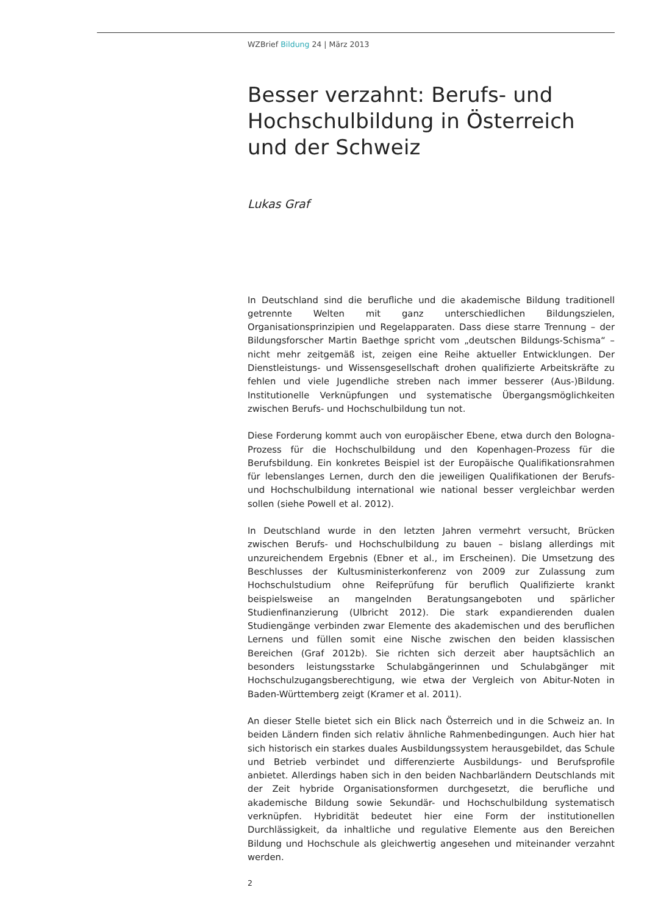WZBrief Bildung 24 | März 2013
Besser verzahnt: Berufs- und Hochschulbildung in Österreich und der Schweiz
Lukas Graf
In Deutschland sind die berufliche und die akademische Bildung traditionell getrennte Welten mit ganz unterschiedlichen Bildungszielen, Organisationsprinzipien und Regelapparaten. Dass diese starre Trennung – der Bildungsforscher Martin Baethge spricht vom „deutschen Bildungs-Schisma“ – nicht mehr zeitgemäß ist, zeigen eine Reihe aktueller Entwicklungen. Der Dienstleistungs- und Wissensgesellschaft drohen qualifizierte Arbeitskräfte zu fehlen und viele Jugendliche streben nach immer besserer (Aus-)Bildung. Institutionelle Verknüpfungen und systematische Übergangsmöglichkeiten zwischen Berufs- und Hochschulbildung tun not.
Diese Forderung kommt auch von europäischer Ebene, etwa durch den Bologna-Prozess für die Hochschulbildung und den Kopenhagen-Prozess für die Berufsbildung. Ein konkretes Beispiel ist der Europäische Qualifikationsrahmen für lebenslanges Lernen, durch den die jeweiligen Qualifikationen der Berufs- und Hochschulbildung international wie national besser vergleichbar werden sollen (siehe Powell et al. 2012).
In Deutschland wurde in den letzten Jahren vermehrt versucht, Brücken zwischen Berufs- und Hochschulbildung zu bauen – bislang allerdings mit unzureichendem Ergebnis (Ebner et al., im Erscheinen). Die Umsetzung des Beschlusses der Kultusministerkonferenz von 2009 zur Zulassung zum Hochschulstudium ohne Reifeprüfung für beruflich Qualifizierte krankt beispielsweise an mangelnden Beratungsangeboten und spärlicher Studienfinanzierung (Ulbricht 2012). Die stark expandierenden dualen Studiengänge verbinden zwar Elemente des akademischen und des beruflichen Lernens und füllen somit eine Nische zwischen den beiden klassischen Bereichen (Graf 2012b). Sie richten sich derzeit aber hauptsächlich an besonders leistungsstarke Schulabgängerinnen und Schulabgänger mit Hochschulzugangsberechtigung, wie etwa der Vergleich von Abitur-Noten in Baden-Württemberg zeigt (Kramer et al. 2011).
An dieser Stelle bietet sich ein Blick nach Österreich und in die Schweiz an. In beiden Ländern finden sich relativ ähnliche Rahmenbedingungen. Auch hier hat sich historisch ein starkes duales Ausbildungssystem herausgebildet, das Schule und Betrieb verbindet und differenzierte Ausbildungs- und Berufsprofile anbietet. Allerdings haben sich in den beiden Nachbarländern Deutschlands mit der Zeit hybride Organisationsformen durchgesetzt, die berufliche und akademische Bildung sowie Sekundär- und Hochschulbildung systematisch verknüpfen. Hybridität bedeutet hier eine Form der institutionellen Durchlässigkeit, da inhaltliche und regulative Elemente aus den Bereichen Bildung und Hochschule als gleichwertig angesehen und miteinander verzahnt werden.
2